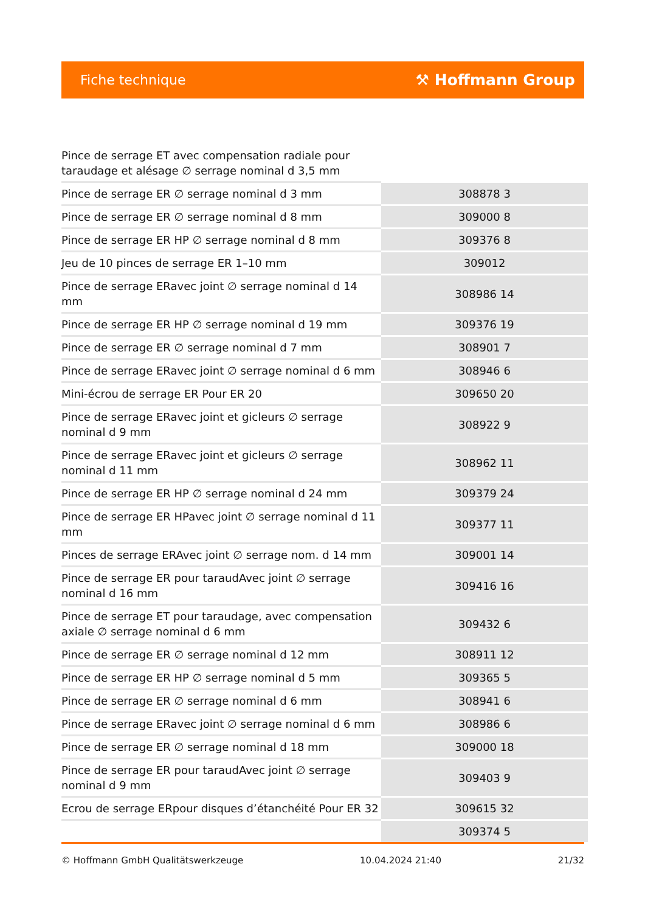Fiche technique ⚒ Hoffmann Group
Pince de serrage ET avec compensation radiale pour taraudage et alésage ∅ serrage nominal d 3,5 mm
| Pince de serrage ER ∅ serrage nominal d 3 mm | 308878 3 |
| Pince de serrage ER ∅ serrage nominal d 8 mm | 309000 8 |
| Pince de serrage ER HP ∅ serrage nominal d 8 mm | 309376 8 |
| Jeu de 10 pinces de serrage ER 1–10 mm | 309012 |
| Pince de serrage ERavec joint ∅ serrage nominal d 14 mm | 308986 14 |
| Pince de serrage ER HP ∅ serrage nominal d 19 mm | 309376 19 |
| Pince de serrage ER ∅ serrage nominal d 7 mm | 308901 7 |
| Pince de serrage ERavec joint ∅ serrage nominal d 6 mm | 308946 6 |
| Mini-écrou de serrage ER Pour ER 20 | 309650 20 |
| Pince de serrage ERavec joint et gicleurs ∅ serrage nominal d 9 mm | 308922 9 |
| Pince de serrage ERavec joint et gicleurs ∅ serrage nominal d 11 mm | 308962 11 |
| Pince de serrage ER HP ∅ serrage nominal d 24 mm | 309379 24 |
| Pince de serrage ER HPavec joint ∅ serrage nominal d 11 mm | 309377 11 |
| Pinces de serrage ERAvec joint ∅ serrage nom. d 14 mm | 309001 14 |
| Pince de serrage ER pour taraudAvec joint ∅ serrage nominal d 16 mm | 309416 16 |
| Pince de serrage ET pour taraudage, avec compensation axiale ∅ serrage nominal d 6 mm | 309432 6 |
| Pince de serrage ER ∅ serrage nominal d 12 mm | 308911 12 |
| Pince de serrage ER HP ∅ serrage nominal d 5 mm | 309365 5 |
| Pince de serrage ER ∅ serrage nominal d 6 mm | 308941 6 |
| Pince de serrage ERavec joint ∅ serrage nominal d 6 mm | 308986 6 |
| Pince de serrage ER ∅ serrage nominal d 18 mm | 309000 18 |
| Pince de serrage ER pour taraudAvec joint ∅ serrage nominal d 9 mm | 309403 9 |
| Ecrou de serrage ERpour disques d’étanchéité Pour ER 32 | 309615 32 |
| | 309374 5 |
© Hoffmann GmbH Qualitätswerkzeuge 10.04.2024 21:40 21/32